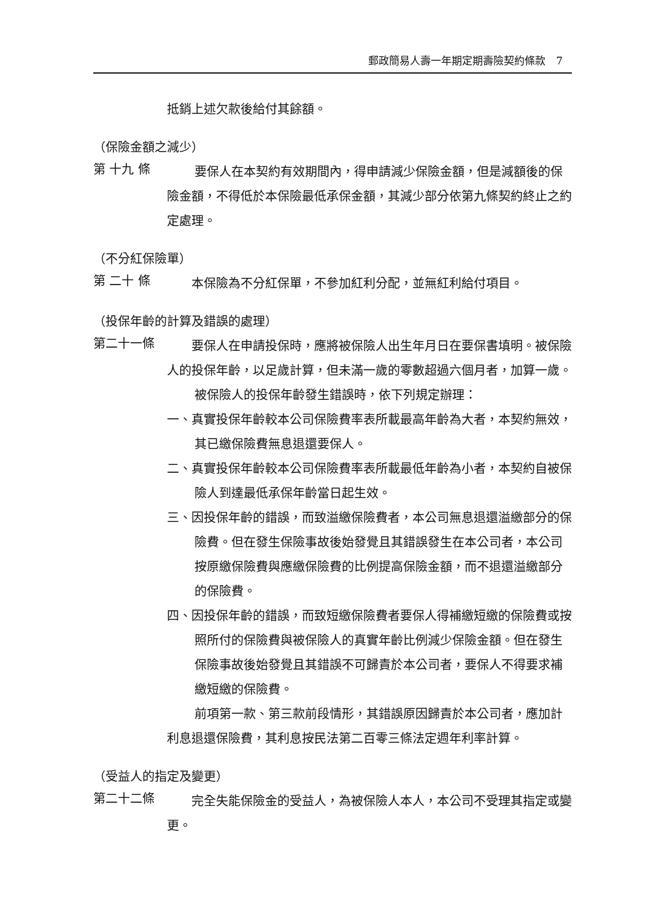郵政簡易人壽一年期定期壽險契約條款　7
抵銷上述欠款後給付其餘額。
（保險金額之減少）
第 十九 條
要保人在本契約有效期間內，得申請減少保險金額，但是減額後的保險金額，不得低於本保險最低承保金額，其減少部分依第九條契約終止之約定處理。
（不分紅保險單）
第 二十 條
　　本保險為不分紅保單，不參加紅利分配，並無紅利給付項目。
（投保年齡的計算及錯誤的處理）
第二十一條
　　要保人在申請投保時，應將被保險人出生年月日在要保書填明。被保險人的投保年齡，以足歲計算，但未滿一歲的零數超過六個月者，加算一歲。
被保險人的投保年齡發生錯誤時，依下列規定辦理：
一、真實投保年齡較本公司保險費率表所載最高年齡為大者，本契約無效，其已繳保險費無息退還要保人。
二、真實投保年齡較本公司保險費率表所載最低年齡為小者，本契約自被保險人到達最低承保年齡當日起生效。
三、因投保年齡的錯誤，而致溢繳保險費者，本公司無息退還溢繳部分的保險費。但在發生保險事故後始發覺且其錯誤發生在本公司者，本公司按原繳保險費與應繳保險費的比例提高保險金額，而不退還溢繳部分的保險費。
四、因投保年齡的錯誤，而致短繳保險費者要保人得補繳短繳的保險費或按照所付的保險費與被保險人的真實年齡比例減少保險金額。但在發生保險事故後始發覺且其錯誤不可歸責於本公司者，要保人不得要求補繳短繳的保險費。
前項第一款、第三款前段情形，其錯誤原因歸責於本公司者，應加計利息退還保險費，其利息按民法第二百零三條法定週年利率計算。
（受益人的指定及變更）
第二十二條
　　完全失能保險金的受益人，為被保險人本人，本公司不受理其指定或變更。